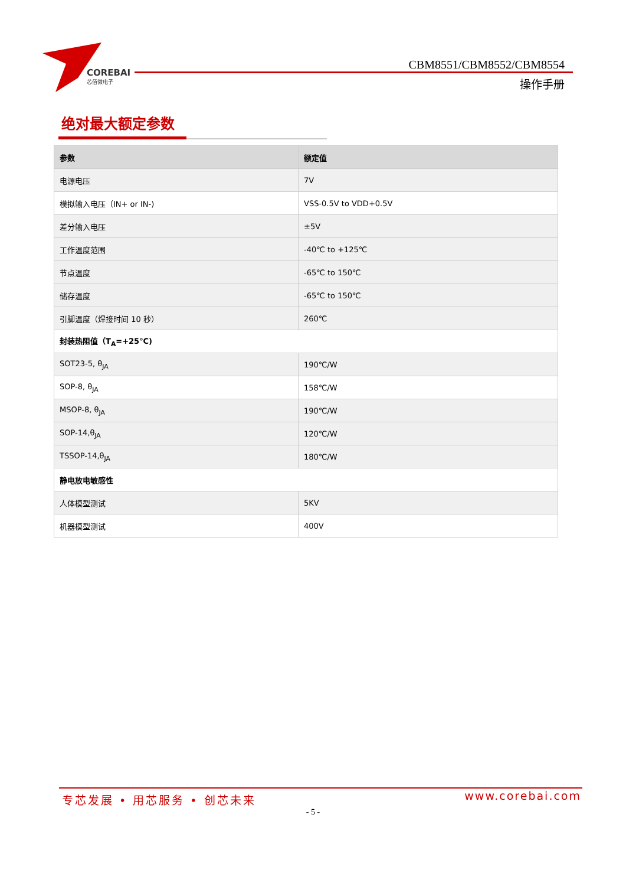COREBAI
芯佰微电子
CBM8551/CBM8552/CBM8554
操作手册
绝对最大额定参数
| 参数 | 额定值 |
| --- | --- |
| 电源电压 | 7V |
| 模拟输入电压（IN+ or IN-) | VSS-0.5V to VDD+0.5V |
| 差分输入电压 | ±5V |
| 工作温度范围 | -40℃ to +125℃ |
| 节点温度 | -65℃ to 150℃ |
| 储存温度 | -65℃ to 150℃ |
| 引脚温度（焊接时间 10 秒） | 260℃ |
| 封装热阻值（T<sub>A</sub>=+25℃) | |
| SOT23-5, θ<sub>JA</sub> | 190℃/W |
| SOP-8, θ<sub>JA</sub> | 158℃/W |
| MSOP-8, θ<sub>JA</sub> | 190℃/W |
| SOP-14,θ<sub>JA</sub> | 120℃/W |
| TSSOP-14,θ<sub>JA</sub> | 180℃/W |
| 静电放电敏感性 | |
| 人体模型测试 | 5KV |
| 机器模型测试 | 400V |
专芯发展 • 用芯服务 • 创芯未来 www.corebai.com
- 5 -